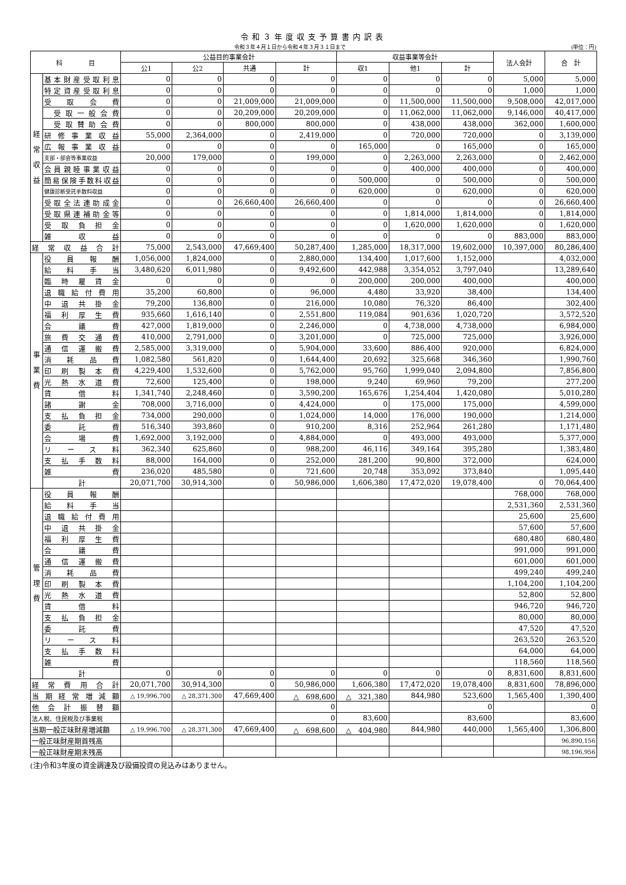令和３年度収支予算書内訳表
令和３年４月１日から令和４年３月３１日まで
(単位：円)
| 科 目 | | 公益目的事業会計 | | | | 収益事業等会計 | | | 法人会計 | 合 計 |
| --- | --- | --- | --- | --- | --- | --- | --- | --- | --- | --- |
| | | 公1 | 公2 | 共通 | 計 | 収1 | 他1 | 計 | | |
| 経 常 収 益 | 基本財産受取利息 | 0 | 0 | 0 | 0 | 0 | 0 | 0 | 5,000 | 5,000 |
| | 特定資産受取利息 | 0 | 0 | 0 | 0 | 0 | 0 | 0 | 1,000 | 1,000 |
| | 受取会費 | 0 | 0 | 21,009,000 | 21,009,000 | 0 | 11,500,000 | 11,500,000 | 9,508,000 | 42,017,000 |
| | 受取一般会費 | 0 | 0 | 20,209,000 | 20,209,000 | 0 | 11,062,000 | 11,062,000 | 9,146,000 | 40,417,000 |
| | 受取賛助会費 | 0 | 0 | 800,000 | 800,000 | 0 | 438,000 | 438,000 | 362,000 | 1,600,000 |
| | 研修事業収益 | 55,000 | 2,364,000 | 0 | 2,419,000 | 0 | 720,000 | 720,000 | 0 | 3,139,000 |
| | 広報事業収益 | 0 | 0 | 0 | 0 | 165,000 | 0 | 165,000 | 0 | 165,000 |
| | 支部・部会等事業収益 | 20,000 | 179,000 | 0 | 199,000 | 0 | 2,263,000 | 2,263,000 | 0 | 2,462,000 |
| | 会員親睦事業収益 | 0 | 0 | 0 | 0 | 0 | 400,000 | 400,000 | 0 | 400,000 |
| | 簡易保険手数料収益 | 0 | 0 | 0 | 0 | 500,000 | 0 | 500,000 | 0 | 500,000 |
| | 健康診断受託手数料収益 | 0 | 0 | 0 | 0 | 620,000 | 0 | 620,000 | 0 | 620,000 |
| | 受取全法連助成金 | 0 | 0 | 26,660,400 | 26,660,400 | 0 | 0 | 0 | 0 | 26,660,400 |
| | 受取県連補助金等 | 0 | 0 | 0 | 0 | 0 | 1,814,000 | 1,814,000 | 0 | 1,814,000 |
| | 受取負担金 | 0 | 0 | 0 | 0 | 0 | 1,620,000 | 1,620,000 | 0 | 1,620,000 |
| | 雑収益 | 0 | 0 | 0 | 0 | 0 | 0 | 0 | 883,000 | 883,000 |
| 経常収益合計 | | 75,000 | 2,543,000 | 47,669,400 | 50,287,400 | 1,285,000 | 18,317,000 | 19,602,000 | 10,397,000 | 80,286,400 |
| 事 業 費 | 役員報酬 | 1,056,000 | 1,824,000 | 0 | 2,880,000 | 134,400 | 1,017,600 | 1,152,000 | | 4,032,000 |
| | 給料手当 | 3,480,620 | 6,011,980 | 0 | 9,492,600 | 442,988 | 3,354,052 | 3,797,040 | | 13,289,640 |
| | 臨時雇賃金 | 0 | 0 | 0 | 0 | 200,000 | 200,000 | 400,000 | | 400,000 |
| | 退職給付費用 | 35,200 | 60,800 | 0 | 96,000 | 4,480 | 33,920 | 38,400 | | 134,400 |
| | 中退共掛金 | 79,200 | 136,800 | 0 | 216,000 | 10,080 | 76,320 | 86,400 | | 302,400 |
| | 福利厚生費 | 935,660 | 1,616,140 | 0 | 2,551,800 | 119,084 | 901,636 | 1,020,720 | | 3,572,520 |
| | 会議費 | 427,000 | 1,819,000 | 0 | 2,246,000 | 0 | 4,738,000 | 4,738,000 | | 6,984,000 |
| | 旅費交通費 | 410,000 | 2,791,000 | 0 | 3,201,000 | 0 | 725,000 | 725,000 | | 3,926,000 |
| | 通信運搬費 | 2,585,000 | 3,319,000 | 0 | 5,904,000 | 33,600 | 886,400 | 920,000 | | 6,824,000 |
| | 消耗品費 | 1,082,580 | 561,820 | 0 | 1,644,400 | 20,692 | 325,668 | 346,360 | | 1,990,760 |
| | 印刷製本費 | 4,229,400 | 1,532,600 | 0 | 5,762,000 | 95,760 | 1,999,040 | 2,094,800 | | 7,856,800 |
| | 光熱水道費 | 72,600 | 125,400 | 0 | 198,000 | 9,240 | 69,960 | 79,200 | | 277,200 |
| | 賃借料 | 1,341,740 | 2,248,460 | 0 | 3,590,200 | 165,676 | 1,254,404 | 1,420,080 | | 5,010,280 |
| | 諸謝金 | 708,000 | 3,716,000 | 0 | 4,424,000 | 0 | 175,000 | 175,000 | | 4,599,000 |
| | 支払負担金 | 734,000 | 290,000 | 0 | 1,024,000 | 14,000 | 176,000 | 190,000 | | 1,214,000 |
| | 委託費 | 516,340 | 393,860 | 0 | 910,200 | 8,316 | 252,964 | 261,280 | | 1,171,480 |
| | 会場費 | 1,692,000 | 3,192,000 | 0 | 4,884,000 | 0 | 493,000 | 493,000 | | 5,377,000 |
| | リース料 | 362,340 | 625,860 | 0 | 988,200 | 46,116 | 349,164 | 395,280 | | 1,383,480 |
| | 支払手数料 | 88,000 | 164,000 | 0 | 252,000 | 281,200 | 90,800 | 372,000 | | 624,000 |
| | 雑費 | 236,020 | 485,580 | 0 | 721,600 | 20,748 | 353,092 | 373,840 | | 1,095,440 |
| | 計 | 20,071,700 | 30,914,300 | 0 | 50,986,000 | 1,606,380 | 17,472,020 | 19,078,400 | 0 | 70,064,400 |
| 管 理 費 | 役員報酬 | | | | | | | | 768,000 | 768,000 |
| | 給料手当 | | | | | | | | 2,531,360 | 2,531,360 |
| | 退職給付費用 | | | | | | | | 25,600 | 25,600 |
| | 中退共掛金 | | | | | | | | 57,600 | 57,600 |
| | 福利厚生費 | | | | | | | | 680,480 | 680,480 |
| | 会議費 | | | | | | | | 991,000 | 991,000 |
| | 通信運搬費 | | | | | | | | 601,000 | 601,000 |
| | 消耗品費 | | | | | | | | 499,240 | 499,240 |
| | 印刷製本費 | | | | | | | | 1,104,200 | 1,104,200 |
| | 光熱水道費 | | | | | | | | 52,800 | 52,800 |
| | 賃借料 | | | | | | | | 946,720 | 946,720 |
| | 支払負担金 | | | | | | | | 80,000 | 80,000 |
| | 委託費 | | | | | | | | 47,520 | 47,520 |
| | リース料 | | | | | | | | 263,520 | 263,520 |
| | 支払手数料 | | | | | | | | 64,000 | 64,000 |
| | 雑費 | | | | | | | | 118,560 | 118,560 |
| | 計 | 0 | 0 | 0 | 0 | 0 | 0 | 0 | 8,831,600 | 8,831,600 |
| 経常費用合計 | | 20,071,700 | 30,914,300 | 0 | 50,986,000 | 1,606,380 | 17,472,020 | 19,078,400 | 8,831,600 | 78,896,000 |
| 当期経常増減額 | | △ 19,996,700 | △ 28,371,300 | 47,669,400 | △ 698,600 | △ 321,380 | 844,980 | 523,600 | 1,565,400 | 1,390,400 |
| 他会計振替額 | | | | | 0 | | | 0 | | 0 |
| 法人税、住民税及び事業税 | | | | | 0 | 83,600 | | 83,600 | | 83,600 |
| 当期一般正味財産増減額 | | △ 19,996,700 | △ 28,371,300 | 47,669,400 | △ 698,600 | △ 404,980 | 844,980 | 440,000 | 1,565,400 | 1,306,800 |
| 一般正味財産期首残高 | | | | | | | | | | 96,890,156 |
| 一般正味財産期末残高 | | | | | | | | | | 98,196,956 |
(注)令和3年度の資金調達及び設備投資の見込みはありません。